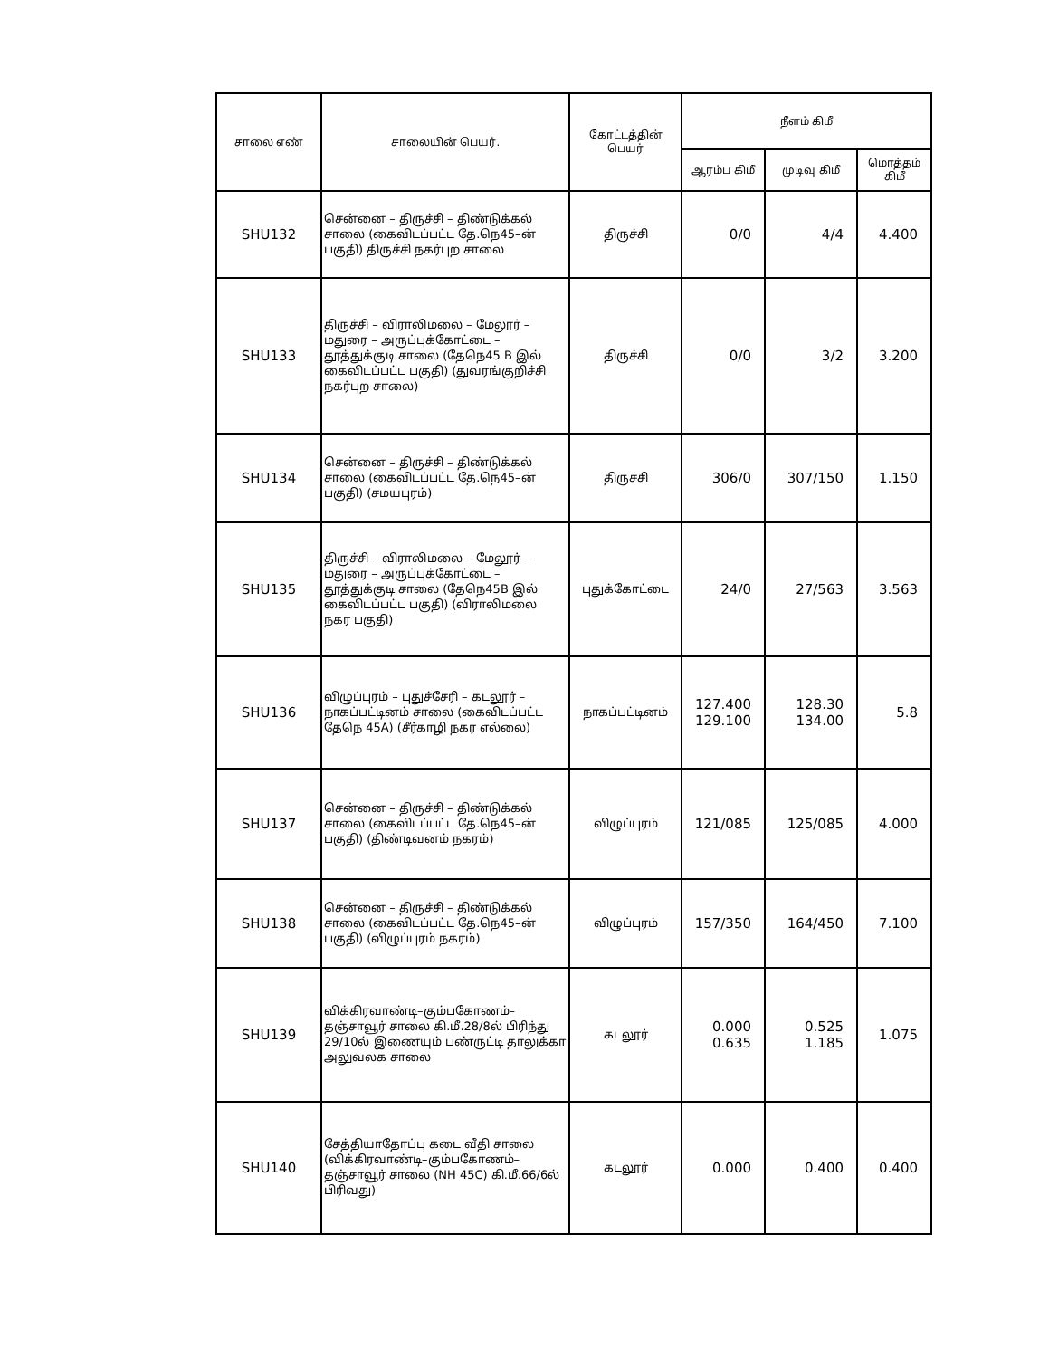| சாலை எண் | சாலையின் பெயர். | கோட்டத்தின் பெயர் | நீளம் கிமீ | | |
| --- | --- | --- | --- | --- | --- |
| | | | ஆரம்ப கிமீ | முடிவு கிமீ | மொத்தம் கிமீ |
| SHU132 | சென்னை – திருச்சி – திண்டுக்கல் சாலை (கைவிடப்பட்ட தே.நெ45–ன் பகுதி) திருச்சி நகர்புற சாலை | திருச்சி | 0/0 | 4/4 | 4.400 |
| SHU133 | திருச்சி – விராலிமலை – மேலூர் – மதுரை – அருப்புக்கோட்டை – தூத்துக்குடி சாலை (தேநெ45 B இல் கைவிடப்பட்ட பகுதி) (துவரங்குறிச்சி நகர்புற சாலை) | திருச்சி | 0/0 | 3/2 | 3.200 |
| SHU134 | சென்னை – திருச்சி – திண்டுக்கல் சாலை (கைவிடப்பட்ட தே.நெ45–ன் பகுதி) (சமயபுரம்) | திருச்சி | 306/0 | 307/150 | 1.150 |
| SHU135 | திருச்சி – விராலிமலை – மேலூர் – மதுரை – அருப்புக்கோட்டை – தூத்துக்குடி சாலை (தேநெ45B இல் கைவிடப்பட்ட பகுதி) (விராலிமலை நகர பகுதி) | புதுக்கோட்டை | 24/0 | 27/563 | 3.563 |
| SHU136 | விழுப்புரம் – புதுச்சேரி – கடலூர் – நாகப்பட்டினம் சாலை (கைவிடப்பட்ட தேநெ 45A) (சீர்காழி நகர எல்லை) | நாகப்பட்டினம் | 127.400 129.100 | 128.30 134.00 | 5.8 |
| SHU137 | சென்னை – திருச்சி – திண்டுக்கல் சாலை (கைவிடப்பட்ட தே.நெ45–ன் பகுதி) (திண்டிவனம் நகரம்) | விழுப்புரம் | 121/085 | 125/085 | 4.000 |
| SHU138 | சென்னை – திருச்சி – திண்டுக்கல் சாலை (கைவிடப்பட்ட தே.நெ45–ன் பகுதி) (விழுப்புரம் நகரம்) | விழுப்புரம் | 157/350 | 164/450 | 7.100 |
| SHU139 | விக்கிரவாண்டி–கும்பகோணம்–தஞ்சாவூர் சாலை கி.மீ.28/8ல் பிரிந்து 29/10ல் இணையும் பண்ருட்டி தாலுக்கா அலுவலக சாலை | கடலூர் | 0.000 0.635 | 0.525 1.185 | 1.075 |
| SHU140 | சேத்தியாதோப்பு கடை வீதி சாலை (விக்கிரவாண்டி–கும்பகோணம்–தஞ்சாவூர் சாலை (NH 45C) கி.மீ.66/6ல் பிரிவது) | கடலூர் | 0.000 | 0.400 | 0.400 |